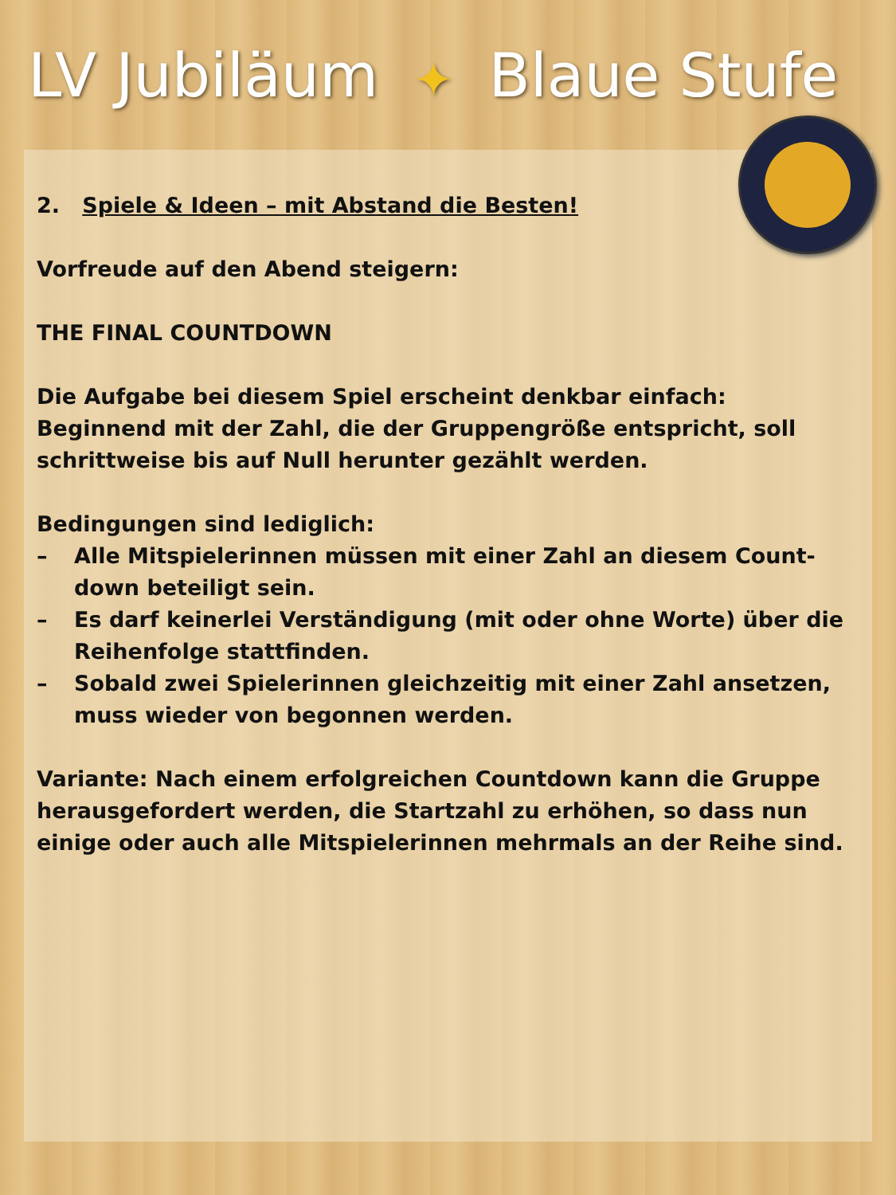LV Jubiläum ✦ Blaue Stufe
2. Spiele & Ideen – mit Abstand die Besten!
Vorfreude auf den Abend steigern:
THE FINAL COUNTDOWN
Die Aufgabe bei diesem Spiel erscheint denkbar einfach: Beginnend mit der Zahl, die der Gruppengröße entspricht, soll schrittweise bis auf Null herunter gezählt werden.
Bedingungen sind lediglich:
– Alle Mitspielerinnen müssen mit einer Zahl an diesem Count-down beteiligt sein.
– Es darf keinerlei Verständigung (mit oder ohne Worte) über die Reihenfolge stattfinden.
– Sobald zwei Spielerinnen gleichzeitig mit einer Zahl ansetzen, muss wieder von begonnen werden.
Variante: Nach einem erfolgreichen Countdown kann die Gruppe herausgefordert werden, die Startzahl zu erhöhen, so dass nun einige oder auch alle Mitspielerinnen mehrmals an der Reihe sind.